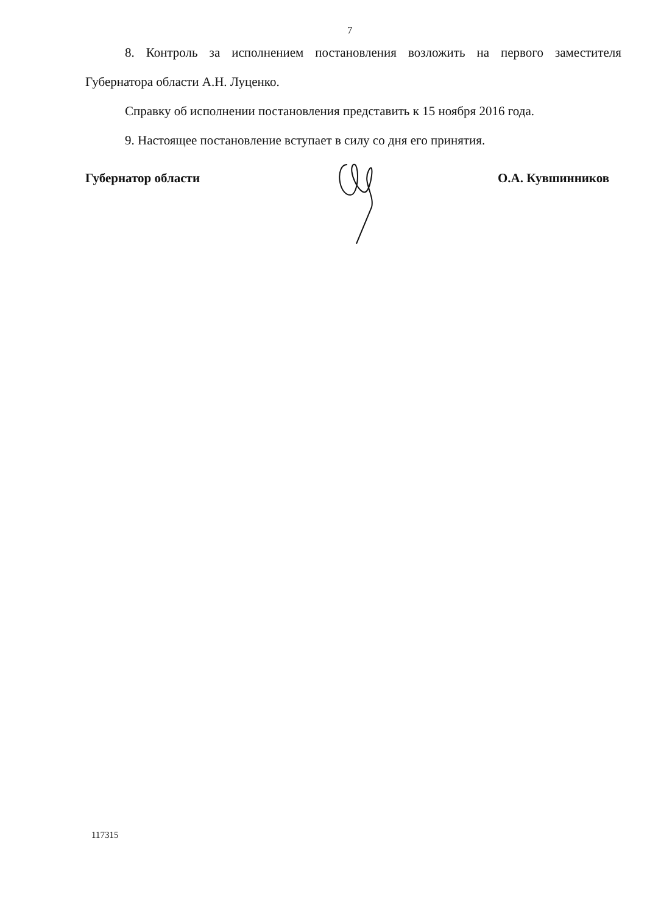7
8. Контроль за исполнением постановления возложить на первого заместителя Губернатора области А.Н. Луценко.
Справку об исполнении постановления представить к 15 ноября 2016 года.
9. Настоящее постановление вступает в силу со дня его принятия.
Губернатор области О.А. Кувшинников
117315